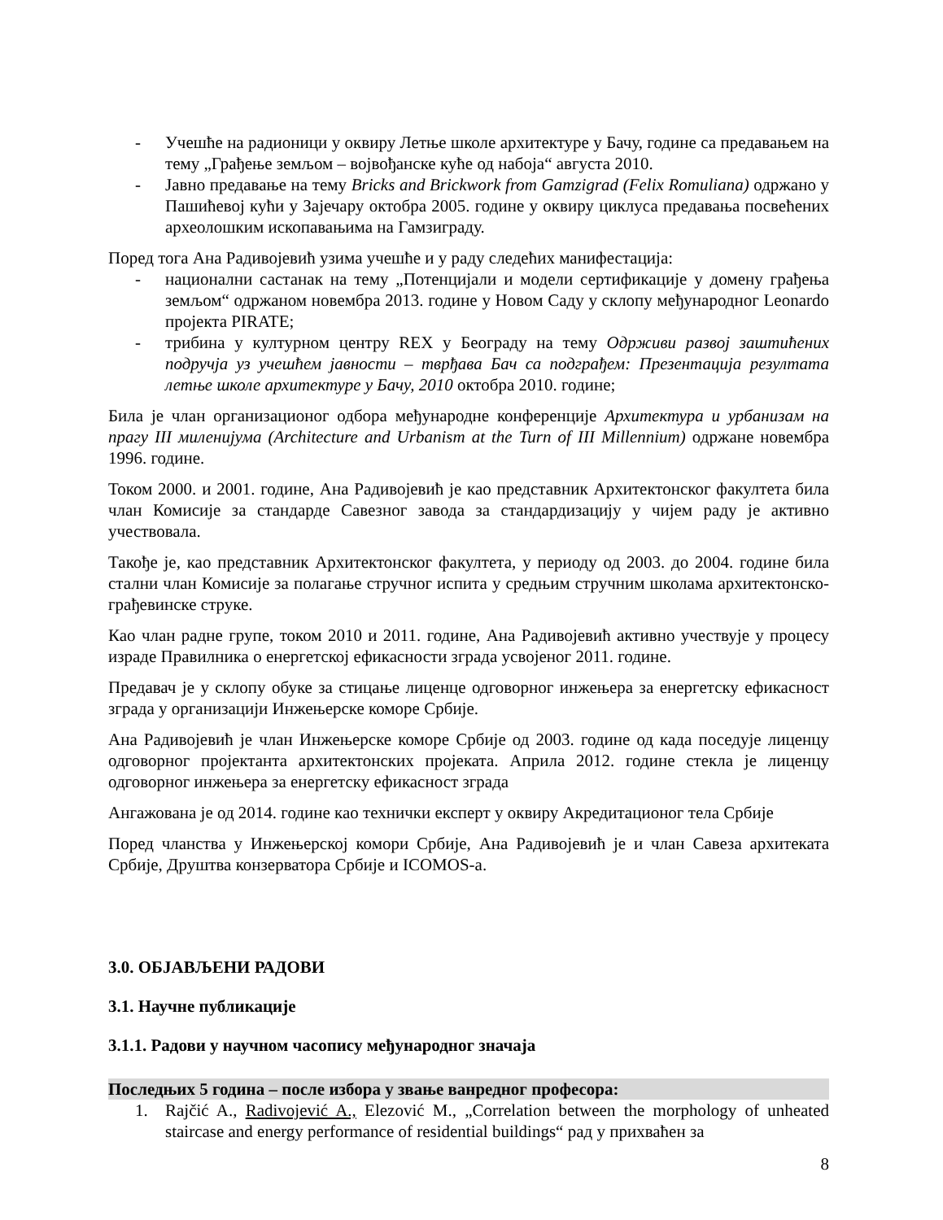- Учешће на радионици у оквиру Летње школе архитектуре у Бачу, године са предавањем на тему „Грађење земљом – војвођанске куће од набоја“ августа 2010.
- Јавно предавање на тему Bricks and Brickwork from Gamzigrad (Felix Romuliana) одржано у Пашићевој кући у Зајечару октобра 2005. године у оквиру циклуса предавања посвећених археолошким ископавањима на Гамзиграду.
Поред тога Ана Радивојевић узима учешће и у раду следећих манифестација:
- национални састанак на тему „Потенцијали и модели сертификације у домену грађења земљом“ одржаном новембра 2013. године у Новом Саду у склопу међународног Leonardo пројекта PIRATE;
- трибина у културном центру REX у Београду на тему Одрживи развој заштићених подручја уз учешћем јавности – тврђава Бач са подграђем: Презентација резултата летње школе архитектуре у Бачу, 2010 октобра 2010. године;
Била је члан организационог одбора међународне конференције Архитектура и урбанизам на прагу III миленијума (Architecture and Urbanism at the Turn of III Millennium) одржане новембра 1996. године.
Током 2000. и 2001. године, Ана Радивојевић је као представник Архитектонског факултета била члан Комисије за стандарде Савезног завода за стандардизацију у чијем раду је активно учествовала.
Такође је, као представник Архитектонског факултета, у периоду од 2003. до 2004. године била стални члан Комисије за полагање стручног испита у средњим стручним школама архитектонско-грађевинске струке.
Као члан радне групе, током 2010 и 2011. године, Ана Радивојевић активно учествује у процесу израде Правилника о енергетској ефикасности зграда усвојеног 2011. године.
Предавач је у склопу обуке за стицање лиценце одговорног инжењера за енергетску ефикасност зграда у организацији Инжењерске коморе Србије.
Ана Радивојевић је члан Инжењерске коморе Србије од 2003. године од када поседује лиценцу одговорног пројектанта архитектонских пројеката. Априла 2012. године стекла је лиценцу одговорног инжењера за енергетску ефикасност зграда
Ангажована је од 2014. године као технички експерт у оквиру Акредитационог тела Србије
Поред чланства у Инжењерској комори Србије, Ана Радивојевић је и члан Савеза архитеката Србије, Друштва конзерватора Србије и ICOMOS-a.
3.0. ОБЈАВЉЕНИ РАДОВИ
3.1. Научне публикације
3.1.1. Радови у научном часопису међународног значаја
Последњих 5 година – после избора у звање ванредног професора:
1. Rajčić A., Radivojević A., Elezović M., „Correlation between the morphology of unheated staircase and energy performance of residential buildings“ рад у прихваћен за
8